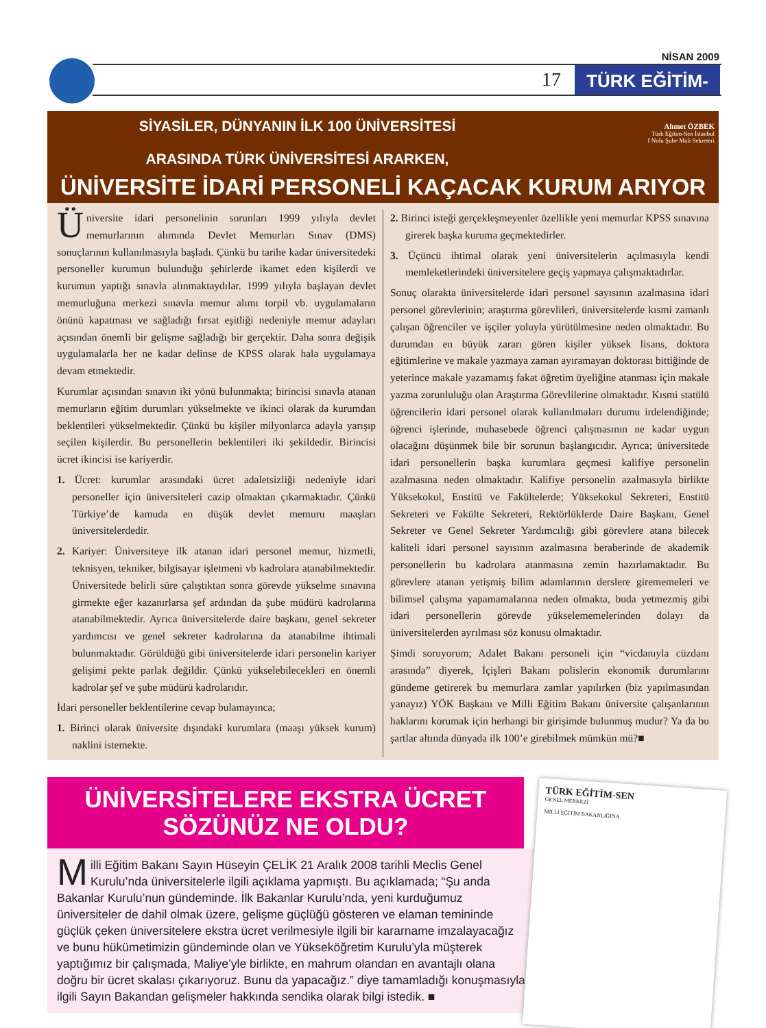NİSAN 2009
17
TÜRK EĞİTİM-SEN
Ahmet ÖZBEK
Türk Eğitim-Sen İstanbul
I Nolu Şube Mali Sekreteri
SİYASİLER, DÜNYANIN İLK 100 ÜNİVERSİTESİ
ARASINDA TÜRK ÜNİVERSİTESİ ARARKEN,
ÜNİVERSİTE İDARİ PERSONELİ KAÇACAK KURUM ARIYOR
Üniversite idari personelinin sorunları 1999 yılıyla devlet memurlarının alımında Devlet Memurları Sınav (DMS) sonuçlarının kullanılmasıyla başladı. Çünkü bu tarihe kadar üniversitedeki personeller kurumun bulunduğu şehirlerde ikamet eden kişilerdi ve kurumun yaptığı sınavla alınmaktaydılar. 1999 yılıyla başlayan devlet memurluğuna merkezi sınavla memur alımı torpil vb. uygulamaların önünü kapatması ve sağladığı fırsat eşitliği nedeniyle memur adayları açısından önemli bir gelişme sağladığı bir gerçektir. Daha sonra değişik uygulamalarla her ne kadar delinse de KPSS olarak hala uygulamaya devam etmektedir.
Kurumlar açısından sınavın iki yönü bulunmakta; birincisi sınavla atanan memurların eğitim durumları yükselmekte ve ikinci olarak da kurumdan beklentileri yükselmektedir. Çünkü bu kişiler milyonlarca adayla yarışıp seçilen kişilerdir. Bu personellerin beklentileri iki şekildedir. Birincisi ücret ikincisi ise kariyerdir.
1. Ücret: kurumlar arasındaki ücret adaletsizliği nedeniyle idari personeller için üniversiteleri cazip olmaktan çıkarmaktadır. Çünkü Türkiye’de kamuda en düşük devlet memuru maaşları üniversitelerdedir.
2. Kariyer: Üniversiteye ilk atanan idari personel memur, hizmetli, teknisyen, tekniker, bilgisayar işletmeni vb kadrolara atanabilmektedir. Üniversitede belirli süre çalıştıktan sonra görevde yükselme sınavına girmekte eğer kazanırlarsa şef ardından da şube müdürü kadrolarına atanabilmektedir. Ayrıca üniversitelerde daire başkanı, genel sekreter yardımcısı ve genel sekreter kadrolarına da atanabilme ihtimali bulunmaktadır. Görüldüğü gibi üniversitelerde idari personelin kariyer gelişimi pekte parlak değildir. Çünkü yükselebilecekleri en önemli kadrolar şef ve şube müdürü kadrolarıdır.
İdari personeller beklentilerine cevap bulamayınca;
1. Birinci olarak üniversite dışındaki kurumlara (maaşı yüksek kurum) naklini istemekte.
2. Birinci isteği gerçekleşmeyenler özellikle yeni memurlar KPSS sınavına girerek başka kuruma geçmektedirler.
3. Üçüncü ihtimal olarak yeni üniversitelerin açılmasıyla kendi memleketlerindeki üniversitelere geçiş yapmaya çalışmaktadırlar.
Sonuç olarakta üniversitelerde idari personel sayısının azalmasına idari personel görevlerinin; araştırma görevlileri, üniversitelerde kısmi zamanlı çalışan öğrenciler ve işçiler yoluyla yürütülmesine neden olmaktadır. Bu durumdan en büyük zararı gören kişiler yüksek lisans, doktora eğitimlerine ve makale yazmaya zaman ayıramayan doktorası bittiğinde de yeterince makale yazamamış fakat öğretim üyeliğine atanması için makale yazma zorunluluğu olan Araştırma Görevlilerine olmaktadır. Kısmi statülü öğrencilerin idari personel olarak kullanılmaları durumu irdelendiğinde; öğrenci işlerinde, muhasebede öğrenci çalışmasının ne kadar uygun olacağını düşünmek bile bir sorunun başlangıcıdır. Ayrıca; üniversitede idari personellerin başka kurumlara geçmesi kalifiye personelin azalmasına neden olmaktadır. Kalifiye personelin azalmasıyla birlikte Yüksekokul, Enstitü ve Fakültelerde; Yüksekokul Sekreteri, Enstitü Sekreteri ve Fakülte Sekreteri, Rektörlüklerde Daire Başkanı, Genel Sekreter ve Genel Sekreter Yardımcılığı gibi görevlere atana bilecek kaliteli idari personel sayısının azalmasına beraberinde de akademik personellerin bu kadrolara atanmasına zemin hazırlamaktadır. Bu görevlere atanan yetişmiş bilim adamlarının derslere girememeleri ve bilimsel çalışma yapamamalarına neden olmakta, buda yetmezmiş gibi idari personellerin görevde yükselememelerinden dolayı da üniversitelerden ayrılması söz konusu olmaktadır.
Şimdi soruyorum; Adalet Bakanı personeli için “vicdanıyla cüzdanı arasında” diyerek, İçişleri Bakanı polislerin ekonomik durumlarını gündeme getirerek bu memurlara zamlar yapılırken (biz yapılmasından yanayız) YÖK Başkanı ve Milli Eğitim Bakanı üniversite çalışanlarının haklarını korumak için herhangi bir girişimde bulunmuş mudur? Ya da bu şartlar altında dünyada ilk 100’e girebilmek mümkün mü?■
ÜNİVERSİTELERE EKSTRA ÜCRET
SÖZÜNÜZ NE OLDU?
Milli Eğitim Bakanı Sayın Hüseyin ÇELİK 21 Aralık 2008 tarihli Meclis Genel Kurulu’nda üniversitelerle ilgili açıklama yapmıştı. Bu açıklamada; “Şu anda Bakanlar Kurulu’nun gündeminde. İlk Bakanlar Kurulu’nda, yeni kurduğumuz üniversiteler de dahil olmak üzere, gelişme güçlüğü gösteren ve elaman temininde güçlük çeken üniversitelere ekstra ücret verilmesiyle ilgili bir kararname imzalayacağız ve bunu hükümetimizin gündeminde olan ve Yükseköğretim Kurulu’yla müşterek yaptığımız bir çalışmada, Maliye’yle birlikte, en mahrum olandan en avantajlı olana doğru bir ücret skalası çıkarıyoruz. Bunu da yapacağız.” diye tamamladığı konuşmasıyla ilgili Sayın Bakandan gelişmeler hakkında sendika olarak bilgi istedik. ■
TÜRK EĞİTİM-SEN
GENEL MERKEZİ
MİLLİ EĞİTİM BAKANLIĞINA